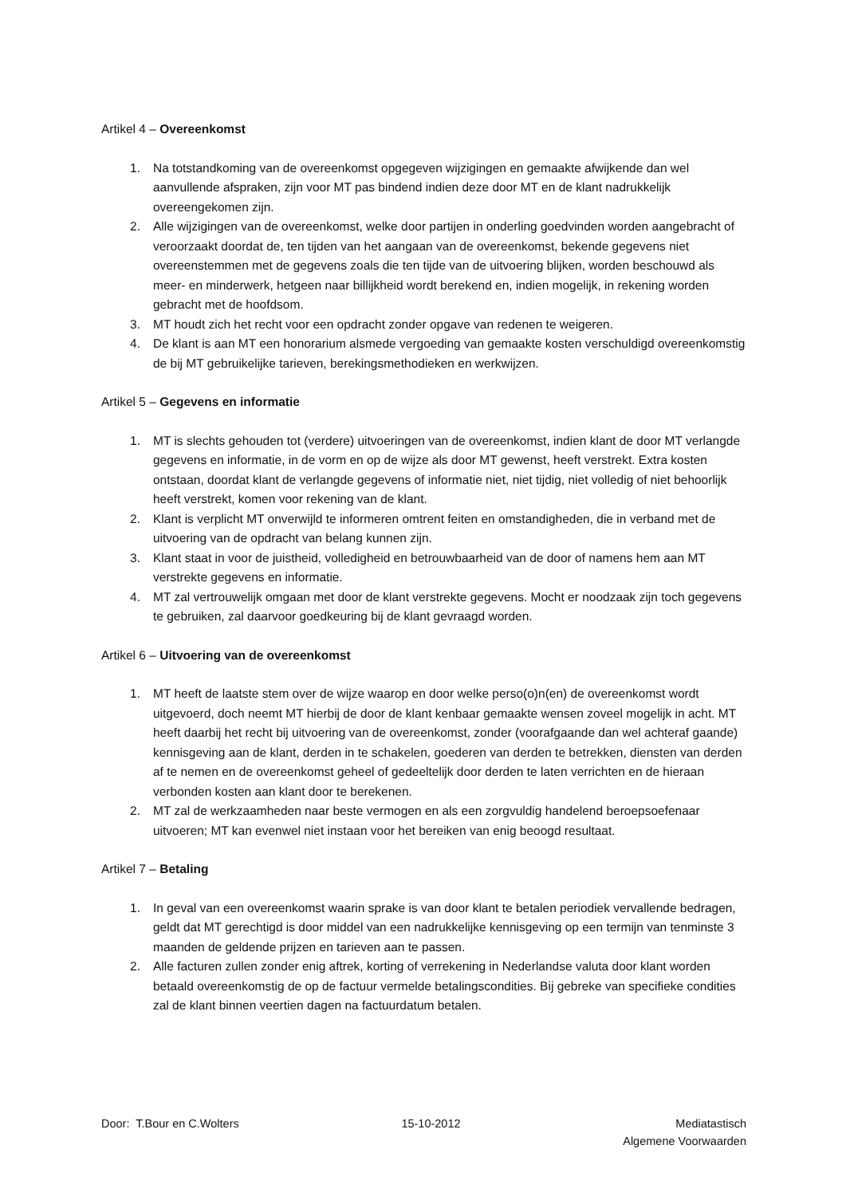Artikel 4 – Overeenkomst
1. Na totstandkoming van de overeenkomst opgegeven wijzigingen en gemaakte afwijkende dan wel aanvullende afspraken, zijn voor MT pas bindend indien deze door MT en de klant nadrukkelijk overeengekomen zijn.
2. Alle wijzigingen van de overeenkomst, welke door partijen in onderling goedvinden worden aangebracht of veroorzaakt doordat de, ten tijden van het aangaan van de overeenkomst, bekende gegevens niet overeenstemmen met de gegevens zoals die ten tijde van de uitvoering blijken, worden beschouwd als meer- en minderwerk, hetgeen naar billijkheid wordt berekend en, indien mogelijk, in rekening worden gebracht met de hoofdsom.
3. MT houdt zich het recht voor een opdracht zonder opgave van redenen te weigeren.
4. De klant is aan MT een honorarium alsmede vergoeding van gemaakte kosten verschuldigd overeenkomstig de bij MT gebruikelijke tarieven, berekingsmethodieken en werkwijzen.
Artikel 5 – Gegevens en informatie
1. MT is slechts gehouden tot (verdere) uitvoeringen van de overeenkomst, indien klant de door MT verlangde gegevens en informatie, in de vorm en op de wijze als door MT gewenst, heeft verstrekt. Extra kosten ontstaan, doordat klant de verlangde gegevens of informatie niet, niet tijdig, niet volledig of niet behoorlijk heeft verstrekt, komen voor rekening van de klant.
2. Klant is verplicht MT onverwijld te informeren omtrent feiten en omstandigheden, die in verband met de uitvoering van de opdracht van belang kunnen zijn.
3. Klant staat in voor de juistheid, volledigheid en betrouwbaarheid van de door of namens hem aan MT verstrekte gegevens en informatie.
4. MT zal vertrouwelijk omgaan met door de klant verstrekte gegevens. Mocht er noodzaak zijn toch gegevens te gebruiken, zal daarvoor goedkeuring bij de klant gevraagd worden.
Artikel 6 – Uitvoering van de overeenkomst
1. MT heeft de laatste stem over de wijze waarop en door welke perso(o)n(en) de overeenkomst wordt uitgevoerd, doch neemt MT hierbij de door de klant kenbaar gemaakte wensen zoveel mogelijk in acht. MT heeft daarbij het recht bij uitvoering van de overeenkomst, zonder (voorafgaande dan wel achteraf gaande) kennisgeving aan de klant, derden in te schakelen, goederen van derden te betrekken, diensten van derden af te nemen en de overeenkomst geheel of gedeeltelijk door derden te laten verrichten en de hieraan verbonden kosten aan klant door te berekenen.
2. MT zal de werkzaamheden naar beste vermogen en als een zorgvuldig handelend beroepsoefenaar uitvoeren; MT kan evenwel niet instaan voor het bereiken van enig beoogd resultaat.
Artikel 7 – Betaling
1. In geval van een overeenkomst waarin sprake is van door klant te betalen periodiek vervallende bedragen, geldt dat MT gerechtigd is door middel van een nadrukkelijke kennisgeving op een termijn van tenminste 3 maanden de geldende prijzen en tarieven aan te passen.
2. Alle facturen zullen zonder enig aftrek, korting of verrekening in Nederlandse valuta door klant worden betaald overeenkomstig de op de factuur vermelde betalingscondities. Bij gebreke van specifieke condities zal de klant binnen veertien dagen na factuurdatum betalen.
Door: T.Bour en C.Wolters 15-10-2012 Mediatastisch
Algemene Voorwaarden